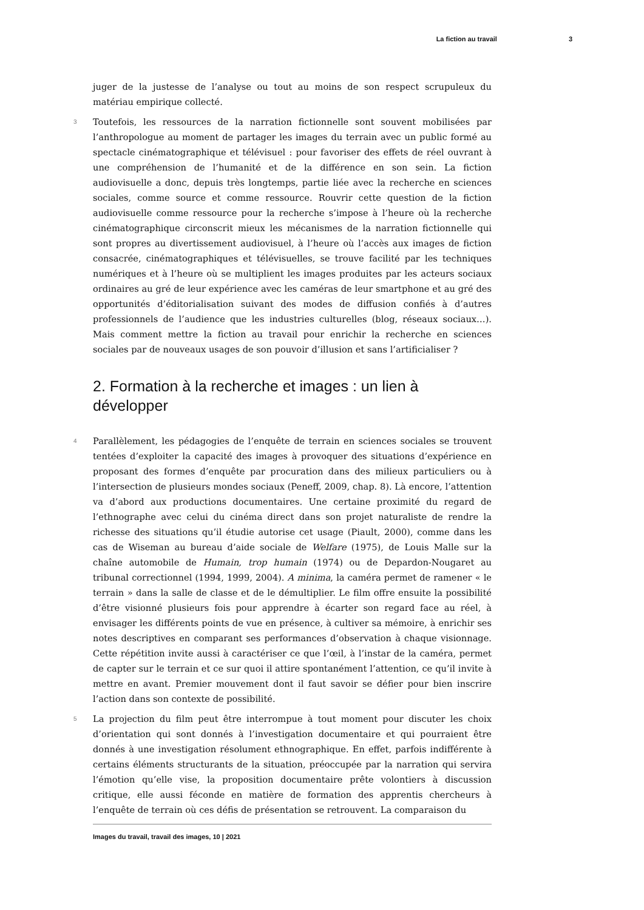La fiction au travail 3
juger de la justesse de l’analyse ou tout au moins de son respect scrupuleux du matériau empirique collecté.
3 Toutefois, les ressources de la narration fictionnelle sont souvent mobilisées par l’anthropologue au moment de partager les images du terrain avec un public formé au spectacle cinématographique et télévisuel : pour favoriser des effets de réel ouvrant à une compréhension de l’humanité et de la différence en son sein. La fiction audiovisuelle a donc, depuis très longtemps, partie liée avec la recherche en sciences sociales, comme source et comme ressource. Rouvrir cette question de la fiction audiovisuelle comme ressource pour la recherche s’impose à l’heure où la recherche cinématographique circonscrit mieux les mécanismes de la narration fictionnelle qui sont propres au divertissement audiovisuel, à l’heure où l’accès aux images de fiction consacrée, cinématographiques et télévisuelles, se trouve facilité par les techniques numériques et à l’heure où se multiplient les images produites par les acteurs sociaux ordinaires au gré de leur expérience avec les caméras de leur smartphone et au gré des opportunités d’éditorialisation suivant des modes de diffusion confiés à d’autres professionnels de l’audience que les industries culturelles (blog, réseaux sociaux…). Mais comment mettre la fiction au travail pour enrichir la recherche en sciences sociales par de nouveaux usages de son pouvoir d’illusion et sans l’artificialiser ?
2. Formation à la recherche et images : un lien à développer
4 Parallèlement, les pédagogies de l’enquête de terrain en sciences sociales se trouvent tentées d’exploiter la capacité des images à provoquer des situations d’expérience en proposant des formes d’enquête par procuration dans des milieux particuliers ou à l’intersection de plusieurs mondes sociaux (Peneff, 2009, chap. 8). Là encore, l’attention va d’abord aux productions documentaires. Une certaine proximité du regard de l’ethnographe avec celui du cinéma direct dans son projet naturaliste de rendre la richesse des situations qu’il étudie autorise cet usage (Piault, 2000), comme dans les cas de Wiseman au bureau d’aide sociale de Welfare (1975), de Louis Malle sur la chaîne automobile de Humain, trop humain (1974) ou de Depardon-Nougaret au tribunal correctionnel (1994, 1999, 2004). A minima, la caméra permet de ramener « le terrain » dans la salle de classe et de le démultiplier. Le film offre ensuite la possibilité d’être visionné plusieurs fois pour apprendre à écarter son regard face au réel, à envisager les différents points de vue en présence, à cultiver sa mémoire, à enrichir ses notes descriptives en comparant ses performances d’observation à chaque visionnage. Cette répétition invite aussi à caractériser ce que l’œil, à l’instar de la caméra, permet de capter sur le terrain et ce sur quoi il attire spontanément l’attention, ce qu’il invite à mettre en avant. Premier mouvement dont il faut savoir se défier pour bien inscrire l’action dans son contexte de possibilité.
5 La projection du film peut être interrompue à tout moment pour discuter les choix d’orientation qui sont donnés à l’investigation documentaire et qui pourraient être donnés à une investigation résolument ethnographique. En effet, parfois indifférente à certains éléments structurants de la situation, préoccupée par la narration qui servira l’émotion qu’elle vise, la proposition documentaire prête volontiers à discussion critique, elle aussi féconde en matière de formation des apprentis chercheurs à l’enquête de terrain où ces défis de présentation se retrouvent. La comparaison du
Images du travail, travail des images, 10 | 2021